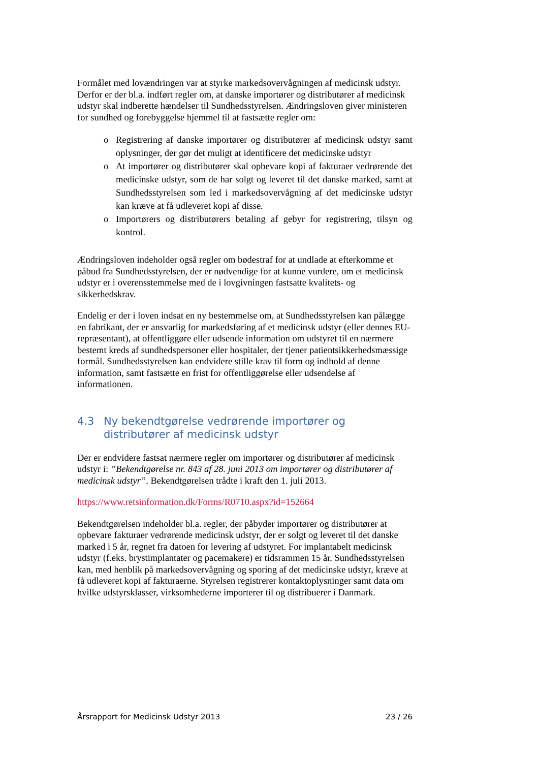Formålet med lovændringen var at styrke markedsovervågningen af medicinsk udstyr. Derfor er der bl.a. indført regler om, at danske importører og distributører af medicinsk udstyr skal indberette hændelser til Sundhedsstyrelsen. Ændringsloven giver ministeren for sundhed og forebyggelse hjemmel til at fastsætte regler om:
o Registrering af danske importører og distributører af medicinsk udstyr samt oplysninger, der gør det muligt at identificere det medicinske udstyr
o At importører og distributører skal opbevare kopi af fakturaer vedrørende det medicinske udstyr, som de har solgt og leveret til det danske marked, samt at Sundhedsstyrelsen som led i markedsovervågning af det medicinske udstyr kan kræve at få udleveret kopi af disse.
o Importørers og distributørers betaling af gebyr for registrering, tilsyn og kontrol.
Ændringsloven indeholder også regler om bødestraf for at undlade at efterkomme et påbud fra Sundhedsstyrelsen, der er nødvendige for at kunne vurdere, om et medicinsk udstyr er i overensstemmelse med de i lovgivningen fastsatte kvalitets- og sikkerhedskrav.
Endelig er der i loven indsat en ny bestemmelse om, at Sundhedsstyrelsen kan pålægge en fabrikant, der er ansvarlig for markedsføring af et medicinsk udstyr (eller dennes EU-repræsentant), at offentliggøre eller udsende information om udstyret til en nærmere bestemt kreds af sundhedspersoner eller hospitaler, der tjener patientsikkerhedsmæssige formål. Sundhedsstyrelsen kan endvidere stille krav til form og indhold af denne information, samt fastsætte en frist for offentliggørelse eller udsendelse af informationen.
4.3 Ny bekendtgørelse vedrørende importører og distributører af medicinsk udstyr
Der er endvidere fastsat nærmere regler om importører og distributører af medicinsk udstyr i: ”Bekendtgørelse nr. 843 af 28. juni 2013 om importører og distributører af medicinsk udstyr”. Bekendtgørelsen trådte i kraft den 1. juli 2013.
https://www.retsinformation.dk/Forms/R0710.aspx?id=152664
Bekendtgørelsen indeholder bl.a. regler, der påbyder importører og distributører at opbevare fakturaer vedrørende medicinsk udstyr, der er solgt og leveret til det danske marked i 5 år, regnet fra datoen for levering af udstyret. For implantabelt medicinsk udstyr (f.eks. brystimplantater og pacemakere) er tidsrammen 15 år. Sundhedsstyrelsen kan, med henblik på markedsovervågning og sporing af det medicinske udstyr, kræve at få udleveret kopi af fakturaerne. Styrelsen registrerer kontaktoplysninger samt data om hvilke udstyrsklasser, virksomhederne importerer til og distribuerer i Danmark.
Årsrapport for Medicinsk Udstyr 2013 23 / 26